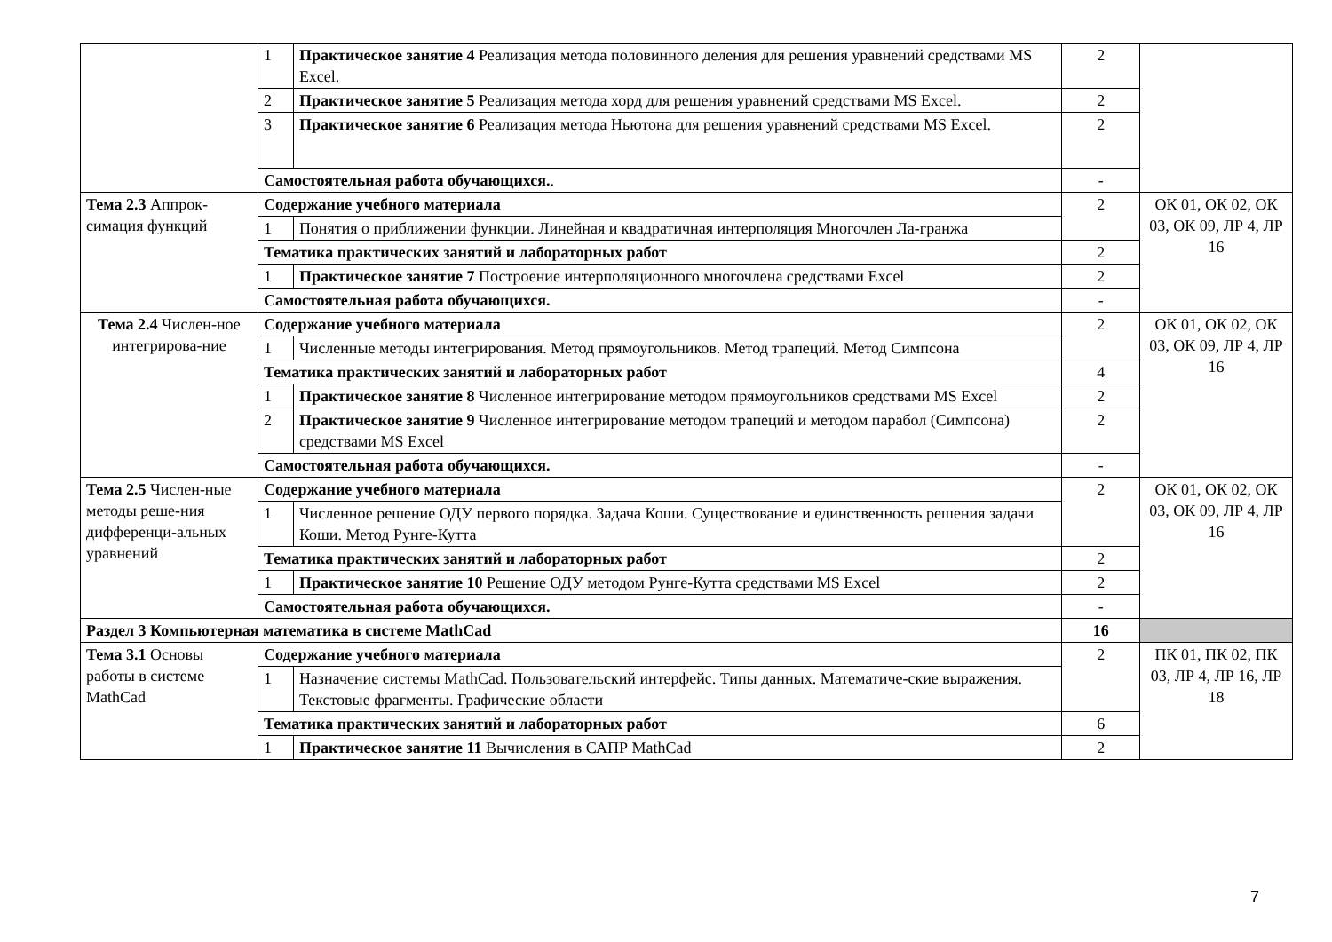| | 1 | Практическое занятие 4 Реализация метода половинного деления для решения уравнений средствами MS Excel. | 2 | |
| | 2 | Практическое занятие 5 Реализация метода хорд для решения уравнений средствами MS Excel. | 2 | |
| | 3 | Практическое занятие 6 Реализация метода Ньютона для решения уравнений средствами MS Excel. | 2 | |
| | Самостоятельная работа обучающихся. . | | - | |
| Тема 2.3 Аппрок-симация функций | Содержание учебного материала | | 2 | ОК 01, ОК 02, ОК 03, ОК 09, ЛР 4, ЛР 16 |
| | 1 | Понятия о приближении функции. Линейная и квадратичная интерполяция Многочлен Ла-гранжа | | |
| | Тематика практических занятий и лабораторных работ | | 2 | |
| | 1 | Практическое занятие 7 Построение интерполяционного многочлена средствами Excel | 2 | |
| | Самостоятельная работа обучающихся. | | - | |
| Тема 2.4 Числен-ное интегрирова-ние | Содержание учебного материала | | 2 | ОК 01, ОК 02, ОК 03, ОК 09, ЛР 4, ЛР 16 |
| | 1 | Численные методы интегрирования. Метод прямоугольников. Метод трапеций. Метод Симпсона | | |
| | Тематика практических занятий и лабораторных работ | | 4 | |
| | 1 | Практическое занятие 8 Численное интегрирование методом прямоугольников средствами MS Excel | 2 | |
| | 2 | Практическое занятие 9 Численное интегрирование методом трапеций и методом парабол (Симпсона) средствами MS Excel | 2 | |
| | Самостоятельная работа обучающихся. | | - | |
| Тема 2.5 Числен-ные методы реше-ния дифференци-альных уравнений | Содержание учебного материала | | 2 | ОК 01, ОК 02, ОК 03, ОК 09, ЛР 4, ЛР 16 |
| | 1 | Численное решение ОДУ первого порядка. Задача Коши. Существование и единственность решения задачи Коши. Метод Рунге-Кутта | | |
| | Тематика практических занятий и лабораторных работ | | 2 | |
| | 1 | Практическое занятие 10 Решение ОДУ методом Рунге-Кутта средствами MS Excel | 2 | |
| | Самостоятельная работа обучающихся. | | - | |
| Раздел 3 Компьютерная математика в системе MathCad | | | 16 | |
| Тема 3.1 Основы работы в системе MathCad | Содержание учебного материала | | 2 | ПК 01, ПК 02, ПК 03, ЛР 4, ЛР 16, ЛР 18 |
| | 1 | Назначение системы MathCad. Пользовательский интерфейс. Типы данных. Математиче-ские выражения. Текстовые фрагменты. Графические области | | |
| | Тематика практических занятий и лабораторных работ | | 6 | |
| | 1 | Практическое занятие 11 Вычисления в САПР MathCad | 2 | |
7